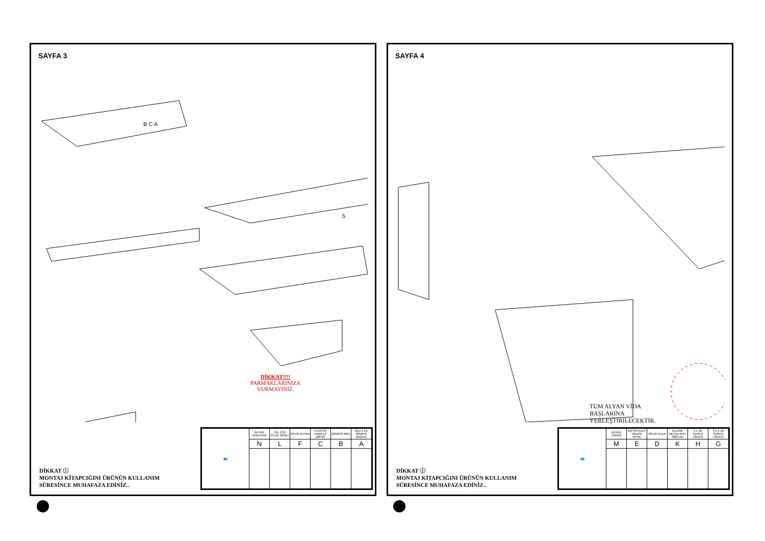SAYFA 3
B C A
5
DİKKAT!!!!
PARMAKLARINIZA
VURMAYINIZ.
DİKKAT ⓘ
MONTAJ KİTAPCIĞINI ÜRÜNÜN KULLANIM
SÜRESİNCE MUHAFAZA EDİNİZ..
| 👥 | ALYAN ANAHTAR | TEL ÇİVİ 3'LÜK BAŞLI | 50'LİK ALYAN | PLASTİK KAVELA Ø8*30 | MİNİFİX MİLİ | Ø15 x 16 MİNİFİX BAŞLIK |
| | N | L | F | C | B | A |
SAYFA 4
TÜM ALYAN VİDA
BAŞLARINA
YERLEŞTİRİLECEKTİR.
DİKKAT ⓘ
MONTAJ KİTAPCIĞINI ÜRÜNÜN KULLANIM
SÜRESİNCE MUHAFAZA EDİNİZ..
| 👥 | ALYAN TAPASI | M4*40 KULP VİDASI RYSB | 96'LIK KULP | KLASİK BEYAZ RAY 300'LÜK | 4 x 30 SUNTA VİDASI | 3,5 x 16 SUNTA VİDASI |
| | M | E | D | K | H | G |